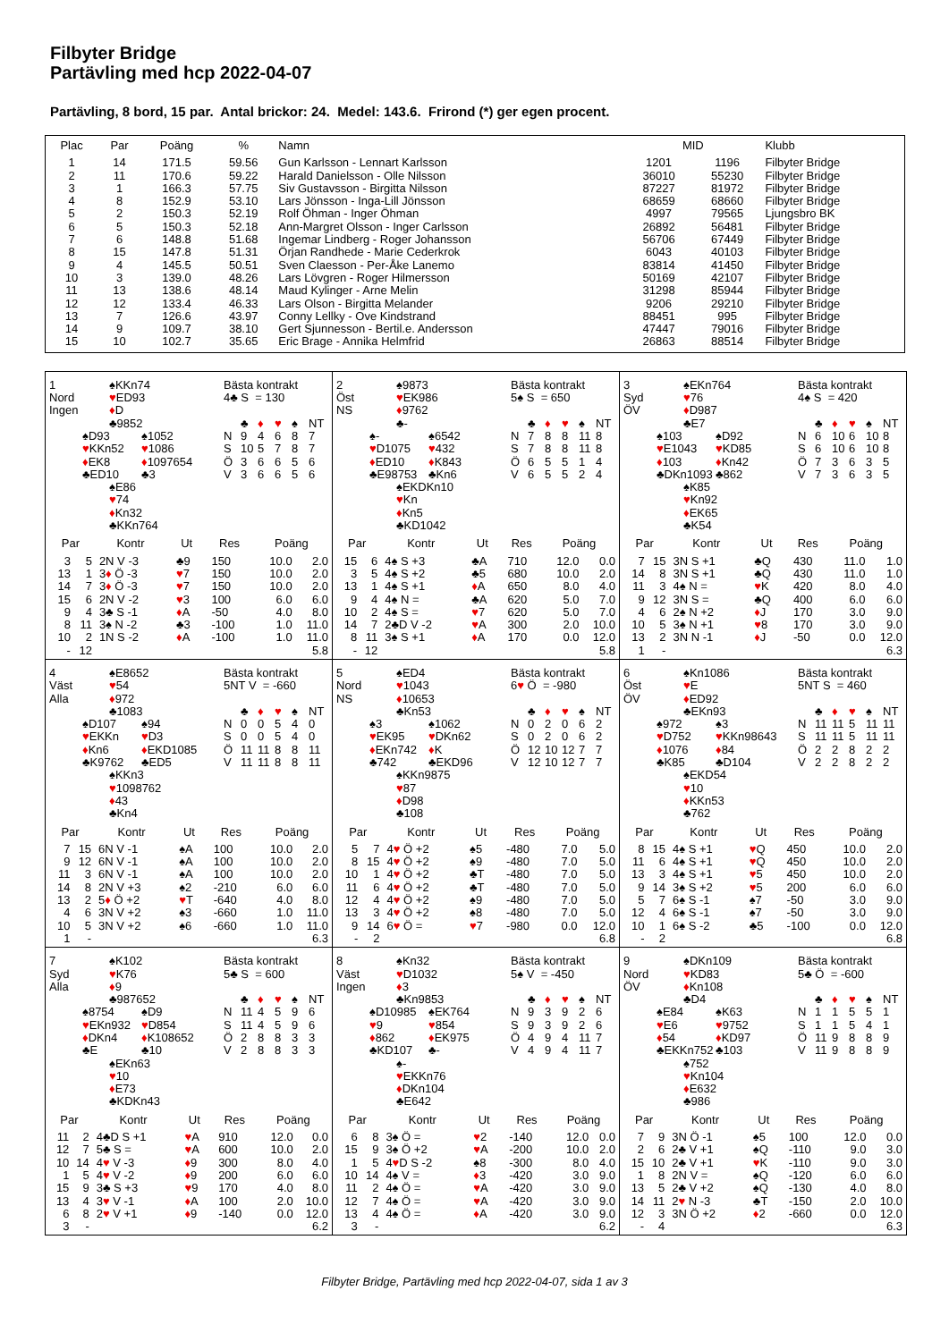Filbyter Bridge
Partävling med hcp 2022-04-07
Partävling, 8 bord, 15 par. Antal brickor: 24. Medel: 143.6. Frirond (*) ger egen procent.
| Plac | Par | Poäng | % | Namn | MID | | Klubb |
| --- | --- | --- | --- | --- | --- | --- | --- |
| 1 | 14 | 171.5 | 59.56 | Gun Karlsson - Lennart Karlsson | 1201 | 1196 | Filbyter Bridge |
| 2 | 11 | 170.6 | 59.22 | Harald Danielsson - Olle Nilsson | 36010 | 55230 | Filbyter Bridge |
| 3 | 1 | 166.3 | 57.75 | Siv Gustavsson - Birgitta Nilsson | 87227 | 81972 | Filbyter Bridge |
| 4 | 8 | 152.9 | 53.10 | Lars Jönsson - Inga-Lill Jönsson | 68659 | 68660 | Filbyter Bridge |
| 5 | 2 | 150.3 | 52.19 | Rolf Öhman - Inger Öhman | 4997 | 79565 | Ljungsbro BK |
| 6 | 5 | 150.3 | 52.18 | Ann-Margret Olsson - Inger Carlsson | 26892 | 56481 | Filbyter Bridge |
| 7 | 6 | 148.8 | 51.68 | Ingemar Lindberg - Roger Johansson | 56706 | 67449 | Filbyter Bridge |
| 8 | 15 | 147.8 | 51.31 | Örjan Randhede - Marie Cederkrok | 6043 | 40103 | Filbyter Bridge |
| 9 | 4 | 145.5 | 50.51 | Sven Claesson - Per-Åke Lanemo | 83814 | 41450 | Filbyter Bridge |
| 10 | 3 | 139.0 | 48.26 | Lars Lövgren - Roger Hilmersson | 50169 | 42107 | Filbyter Bridge |
| 11 | 13 | 138.6 | 48.14 | Maud Kylinger - Arne Melin | 31298 | 85944 | Filbyter Bridge |
| 12 | 12 | 133.4 | 46.33 | Lars Olson - Birgitta Melander | 9206 | 29210 | Filbyter Bridge |
| 13 | 7 | 126.6 | 43.97 | Conny Lellky - Ove Kindstrand | 88451 | 995 | Filbyter Bridge |
| 14 | 9 | 109.7 | 38.10 | Gert Sjunnesson - Bertil.e. Andersson | 47447 | 79016 | Filbyter Bridge |
| 15 | 10 | 102.7 | 35.65 | Eric Brage - Annika Helmfrid | 26863 | 88514 | Filbyter Bridge |
| 1 Nord Ingen ♠KKn74 ♥ ED93 ♦ D ♣9852 ♠D93 ♥ KKn52 ♦ EK8 ♣ED10 ♠1052 ♥ 1086 ♦ 1097654 ♣3 ♠E86 ♥ 74 ♦ Kn32 ♣KKn764 Bästa kontrakt 4♣ S = 130 / / ♣ / ♦ / ♥ / ♠ / NT / / N / 9 / 4 / 6 / 8 / 7 / / S / 10 / 5 / 7 / 8 / 7 / / Ö / 3 / 6 / 6 / 5 / 6 / / V / 3 / 6 / 6 / 5 / 6 / / Par / / Kontr / Ut / Res / Poäng / / / --- / --- / --- / --- / --- / --- / --- / / 3 / 5 / 2N V -3 / ♣9 / 150 / 10.0 / 2.0 / / 13 / 1 / 3 ♦ Ö -3 / ♥ 7 / 150 / 10.0 / 2.0 / / 14 / 7 / 3 ♦ Ö -3 / ♥ 7 / 150 / 10.0 / 2.0 / / 15 / 6 / 2N V -2 / ♥ 3 / 100 / 6.0 / 6.0 / / 9 / 4 / 3♣ S -1 / ♦ A / -50 / 4.0 / 8.0 / / 8 / 11 / 3♠ N -2 / ♣3 / -100 / 1.0 / 11.0 / / 10 / 2 / 1N S -2 / ♦ A / -100 / 1.0 / 11.0 / / - / 12 / / / / / 5.8 / | 2 Öst NS ♠9873 ♥ EK986 ♦ 9762 ♣- ♠- ♥ D1075 ♦ ED10 ♣E98753 ♠6542 ♥ 432 ♦ K843 ♣Kn6 ♠EKDKn10 ♥ Kn ♦ Kn5 ♣KD1042 Bästa kontrakt 5♠ S = 650 / / ♣ / ♦ / ♥ / ♠ / NT / / N / 7 / 8 / 8 / 11 / 8 / / S / 7 / 8 / 8 / 11 / 8 / / Ö / 6 / 5 / 5 / 1 / 4 / / V / 6 / 5 / 5 / 2 / 4 / / Par / / Kontr / Ut / Res / Poäng / / / --- / --- / --- / --- / --- / --- / --- / / 15 / 6 / 4♠ S +3 / ♣A / 710 / 12.0 / 0.0 / / 3 / 5 / 4♠ S +2 / ♣5 / 680 / 10.0 / 2.0 / / 13 / 1 / 4♠ S +1 / ♦ A / 650 / 8.0 / 4.0 / / 9 / 4 / 4♠ N = / ♣A / 620 / 5.0 / 7.0 / / 10 / 2 / 4♠ S = / ♥ 7 / 620 / 5.0 / 7.0 / / 14 / 7 / 2♣D V -2 / ♥ A / 300 / 2.0 / 10.0 / / 8 / 11 / 3♠ S +1 / ♦ A / 170 / 0.0 / 12.0 / / - / 12 / / / / / 5.8 / | 3 Syd ÖV ♠EKn764 ♥ 76 ♦ D987 ♣E7 ♠103 ♥ E1043 ♦ 103 ♣DKn1093 ♠D92 ♥ KD85 ♦ Kn42 ♣862 ♠K85 ♥ Kn92 ♦ EK65 ♣K54 Bästa kontrakt 4♠ S = 420 / / ♣ / ♦ / ♥ / ♠ / NT / / N / 6 / 10 / 6 / 10 / 8 / / S / 6 / 10 / 6 / 10 / 8 / / Ö / 7 / 3 / 6 / 3 / 5 / / V / 7 / 3 / 6 / 3 / 5 / / Par / / Kontr / Ut / Res / Poäng / / / --- / --- / --- / --- / --- / --- / --- / / 7 / 15 / 3N S +1 / ♣Q / 430 / 11.0 / 1.0 / / 14 / 8 / 3N S +1 / ♣Q / 430 / 11.0 / 1.0 / / 11 / 3 / 4♠ N = / ♥ K / 420 / 8.0 / 4.0 / / 9 / 12 / 3N S = / ♣Q / 400 / 6.0 / 6.0 / / 4 / 6 / 2♠ N +2 / ♦ J / 170 / 3.0 / 9.0 / / 10 / 5 / 3♠ N +1 / ♥ 8 / 170 / 3.0 / 9.0 / / 13 / 2 / 3N N -1 / ♦ J / -50 / 0.0 / 12.0 / / 1 / - / / / / / 6.3 / |
| 4 Väst Alla ♠E8652 ♥ 54 ♦ 972 ♣1083 ♠D107 ♥ EKKn ♦ Kn6 ♣K9762 ♠94 ♥ D3 ♦ EKD1085 ♣ED5 ♠KKn3 ♥ 1098762 ♦ 43 ♣Kn4 Bästa kontrakt 5NT V = -660 / / ♣ / ♦ / ♥ / ♠ / NT / / N / 0 / 0 / 5 / 4 / 0 / / S / 0 / 0 / 5 / 4 / 0 / / Ö / 11 / 11 / 8 / 8 / 11 / / V / 11 / 11 / 8 / 8 / 11 / / Par / / Kontr / Ut / Res / Poäng / / / --- / --- / --- / --- / --- / --- / --- / / 7 / 15 / 6N V -1 / ♠A / 100 / 10.0 / 2.0 / / 9 / 12 / 6N V -1 / ♠A / 100 / 10.0 / 2.0 / / 11 / 3 / 6N V -1 / ♠A / 100 / 10.0 / 2.0 / / 14 / 8 / 2N V +3 / ♠2 / -210 / 6.0 / 6.0 / / 13 / 2 / 5 ♦ Ö +2 / ♥ T / -640 / 4.0 / 8.0 / / 4 / 6 / 3N V +2 / ♠3 / -660 / 1.0 / 11.0 / / 10 / 5 / 3N V +2 / ♠6 / -660 / 1.0 / 11.0 / / 1 / - / / / / / 6.3 / | 5 Nord NS ♠ED4 ♥ 1043 ♦ 10653 ♣Kn53 ♠3 ♥ EK95 ♦ EKn742 ♣742 ♠1062 ♥ DKn62 ♦ K ♣EKD96 ♠KKn9875 ♥ 87 ♦ D98 ♣108 Bästa kontrakt 6 ♥ Ö = -980 / / ♣ / ♦ / ♥ / ♠ / NT / / N / 0 / 2 / 0 / 6 / 2 / / S / 0 / 2 / 0 / 6 / 2 / / Ö / 12 / 10 / 12 / 7 / 7 / / V / 12 / 10 / 12 / 7 / 7 / / Par / / Kontr / Ut / Res / Poäng / / / --- / --- / --- / --- / --- / --- / --- / / 5 / 7 / 4 ♥ Ö +2 / ♠5 / -480 / 7.0 / 5.0 / / 8 / 15 / 4 ♥ Ö +2 / ♠9 / -480 / 7.0 / 5.0 / / 10 / 1 / 4 ♥ Ö +2 / ♣T / -480 / 7.0 / 5.0 / / 11 / 6 / 4 ♥ Ö +2 / ♣T / -480 / 7.0 / 5.0 / / 12 / 4 / 4 ♥ Ö +2 / ♠9 / -480 / 7.0 / 5.0 / / 13 / 3 / 4 ♥ Ö +2 / ♠8 / -480 / 7.0 / 5.0 / / 9 / 14 / 6 ♥ Ö = / ♥ 7 / -980 / 0.0 / 12.0 / / - / 2 / / / / / 6.8 / | 6 Öst ÖV ♠Kn1086 ♥ E ♦ ED92 ♣EKn93 ♠972 ♥ D752 ♦ 1076 ♣K85 ♠3 ♥ KKn98643 ♦ 84 ♣D104 ♠EKD54 ♥ 10 ♦ KKn53 ♣762 Bästa kontrakt 5NT S = 460 / / ♣ / ♦ / ♥ / ♠ / NT / / N / 11 / 11 / 5 / 11 / 11 / / S / 11 / 11 / 5 / 11 / 11 / / Ö / 2 / 2 / 8 / 2 / 2 / / V / 2 / 2 / 8 / 2 / 2 / / Par / / Kontr / Ut / Res / Poäng / / / --- / --- / --- / --- / --- / --- / --- / / 8 / 15 / 4♠ S +1 / ♥ Q / 450 / 10.0 / 2.0 / / 11 / 6 / 4♠ S +1 / ♥ Q / 450 / 10.0 / 2.0 / / 13 / 3 / 4♠ S +1 / ♥ 5 / 450 / 10.0 / 2.0 / / 9 / 14 / 3♠ S +2 / ♥ 5 / 200 / 6.0 / 6.0 / / 5 / 7 / 6♠ S -1 / ♠7 / -50 / 3.0 / 9.0 / / 12 / 4 / 6♠ S -1 / ♠7 / -50 / 3.0 / 9.0 / / 10 / 1 / 6♠ S -2 / ♣5 / -100 / 0.0 / 12.0 / / - / 2 / / / / / 6.8 / |
| 7 Syd Alla ♠K102 ♥ K76 ♦ 9 ♣987652 ♠8754 ♥ EKn932 ♦ DKn4 ♣E ♠D9 ♥ D854 ♦ K108652 ♣10 ♠EKn63 ♥ 10 ♦ E73 ♣KDKn43 Bästa kontrakt 5♣ S = 600 / / ♣ / ♦ / ♥ / ♠ / NT / / N / 11 / 4 / 5 / 9 / 6 / / S / 11 / 4 / 5 / 9 / 6 / / Ö / 2 / 8 / 8 / 3 / 3 / / V / 2 / 8 / 8 / 3 / 3 / / Par / / Kontr / Ut / Res / Poäng / / / --- / --- / --- / --- / --- / --- / --- / / 11 / 2 / 4♣D S +1 / ♥ A / 910 / 12.0 / 0.0 / / 12 / 7 / 5♣ S = / ♥ A / 600 / 10.0 / 2.0 / / 10 / 14 / 4 ♥ V -3 / ♦ 9 / 300 / 8.0 / 4.0 / / 1 / 5 / 4 ♥ V -2 / ♦ 9 / 200 / 6.0 / 6.0 / / 15 / 9 / 3♣ S +3 / ♥ 9 / 170 / 4.0 / 8.0 / / 13 / 4 / 3 ♥ V -1 / ♦ A / 100 / 2.0 / 10.0 / / 6 / 8 / 2 ♥ V +1 / ♦ 9 / -140 / 0.0 / 12.0 / / 3 / - / / / / / 6.2 / | 8 Väst Ingen ♠Kn32 ♥ D1032 ♦ 3 ♣Kn9853 ♠D10985 ♥ 9 ♦ 862 ♣KD107 ♠EK764 ♥ 854 ♦ EK975 ♣- ♠- ♥ EKKn76 ♦ DKn104 ♣E642 Bästa kontrakt 5♠ V = -450 / / ♣ / ♦ / ♥ / ♠ / NT / / N / 9 / 3 / 9 / 2 / 6 / / S / 9 / 3 / 9 / 2 / 6 / / Ö / 4 / 9 / 4 / 11 / 7 / / V / 4 / 9 / 4 / 11 / 7 / / Par / / Kontr / Ut / Res / Poäng / / / --- / --- / --- / --- / --- / --- / --- / / 6 / 8 / 3♠ Ö = / ♥ 2 / -140 / 12.0 / 0.0 / / 15 / 9 / 3♠ Ö +2 / ♥ A / -200 / 10.0 / 2.0 / / 1 / 5 / 4 ♥ D S -2 / ♠8 / -300 / 8.0 / 4.0 / / 10 / 14 / 4♠ V = / ♦ 3 / -420 / 3.0 / 9.0 / / 11 / 2 / 4♠ Ö = / ♥ A / -420 / 3.0 / 9.0 / / 12 / 7 / 4♠ Ö = / ♥ A / -420 / 3.0 / 9.0 / / 13 / 4 / 4♠ Ö = / ♦ A / -420 / 3.0 / 9.0 / / 3 / - / / / / / 6.2 / | 9 Nord ÖV ♠DKn109 ♥ KD83 ♦ Kn108 ♣D4 ♠E84 ♥ E6 ♦ 54 ♣EKKn752 ♠K63 ♥ 9752 ♦ KD97 ♣103 ♠752 ♥ Kn104 ♦ E632 ♣986 Bästa kontrakt 5♣ Ö = -600 / / ♣ / ♦ / ♥ / ♠ / NT / / N / 1 / 1 / 5 / 5 / 1 / / S / 1 / 1 / 5 / 4 / 1 / / Ö / 11 / 9 / 8 / 8 / 9 / / V / 11 / 9 / 8 / 8 / 9 / / Par / / Kontr / Ut / Res / Poäng / / / --- / --- / --- / --- / --- / --- / --- / / 7 / 9 / 3N Ö -1 / ♠5 / 100 / 12.0 / 0.0 / / 2 / 6 / 2♣ V +1 / ♠Q / -110 / 9.0 / 3.0 / / 15 / 10 / 2♣ V +1 / ♥ K / -110 / 9.0 / 3.0 / / 1 / 8 / 2N V = / ♠Q / -120 / 6.0 / 6.0 / / 13 / 5 / 2♣ V +2 / ♠Q / -130 / 4.0 / 8.0 / / 14 / 11 / 2 ♥ N -3 / ♣T / -150 / 2.0 / 10.0 / / 12 / 3 / 3N Ö +2 / ♦ 2 / -660 / 0.0 / 12.0 / / - / 4 / / / / / 6.3 / |
Filbyter Bridge, Partävling med hcp 2022-04-07, sida 1 av 3